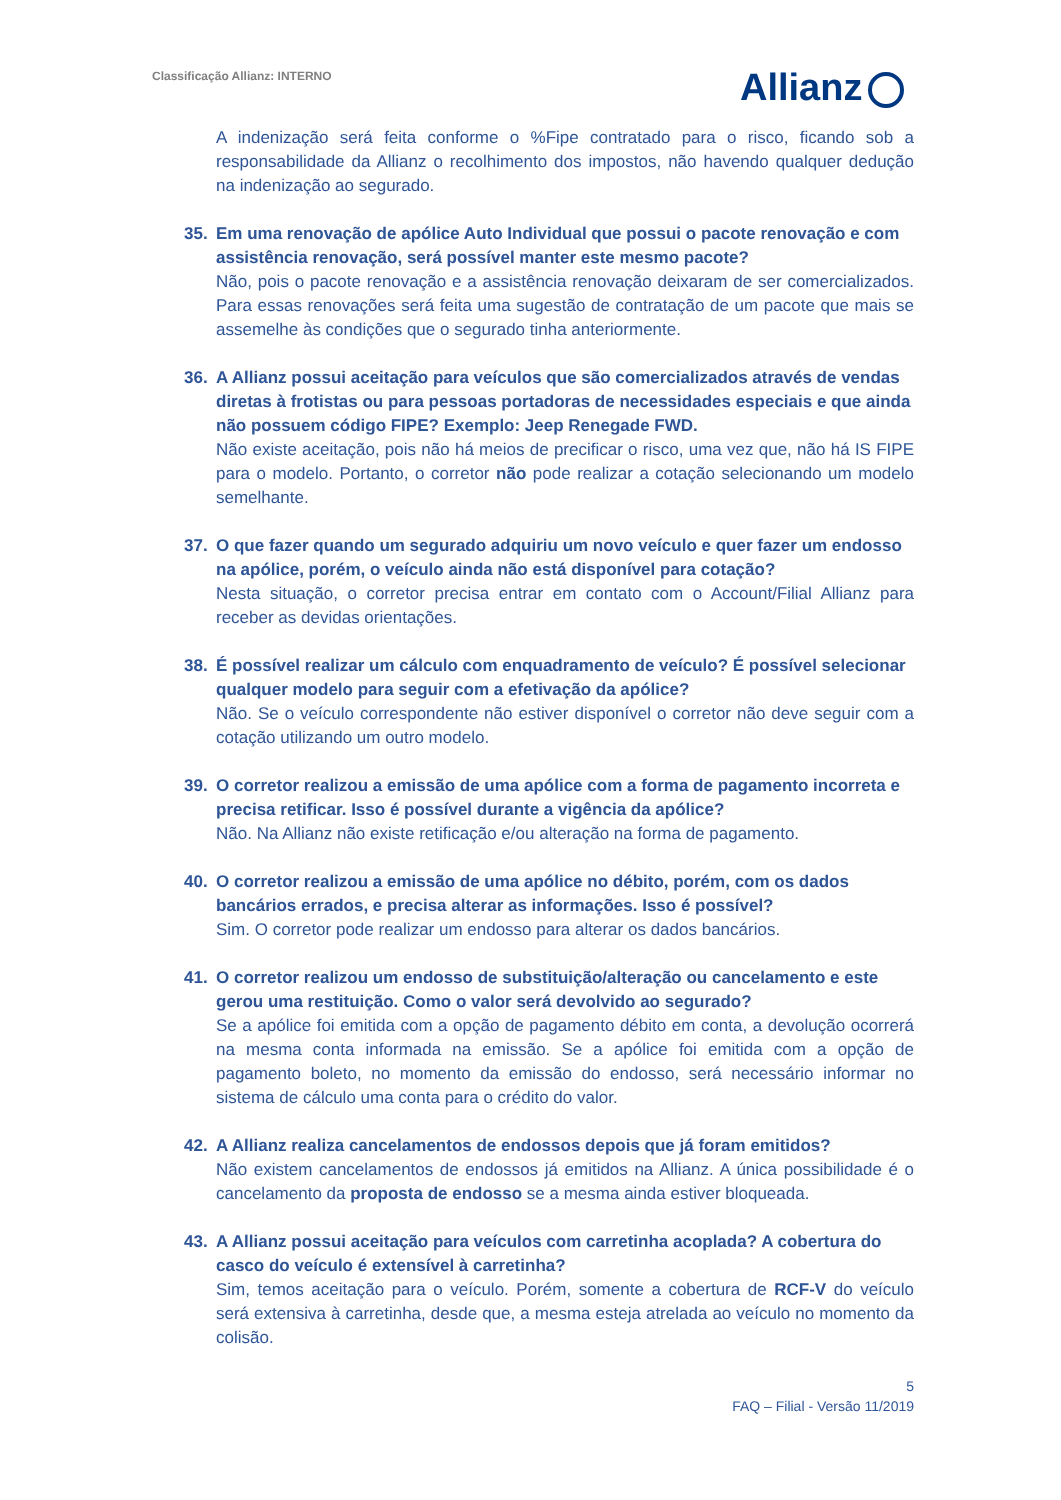Classificação Allianz: INTERNO
Allianz
A indenização será feita conforme o %Fipe contratado para o risco, ficando sob a responsabilidade da Allianz o recolhimento dos impostos, não havendo qualquer dedução na indenização ao segurado.
35. Em uma renovação de apólice Auto Individual que possui o pacote renovação e com assistência renovação, será possível manter este mesmo pacote?
Não, pois o pacote renovação e a assistência renovação deixaram de ser comercializados. Para essas renovações será feita uma sugestão de contratação de um pacote que mais se assemelhe às condições que o segurado tinha anteriormente.
36. A Allianz possui aceitação para veículos que são comercializados através de vendas diretas à frotistas ou para pessoas portadoras de necessidades especiais e que ainda não possuem código FIPE? Exemplo: Jeep Renegade FWD.
Não existe aceitação, pois não há meios de precificar o risco, uma vez que, não há IS FIPE para o modelo. Portanto, o corretor não pode realizar a cotação selecionando um modelo semelhante.
37. O que fazer quando um segurado adquiriu um novo veículo e quer fazer um endosso na apólice, porém, o veículo ainda não está disponível para cotação?
Nesta situação, o corretor precisa entrar em contato com o Account/Filial Allianz para receber as devidas orientações.
38. É possível realizar um cálculo com enquadramento de veículo? É possível selecionar qualquer modelo para seguir com a efetivação da apólice?
Não. Se o veículo correspondente não estiver disponível o corretor não deve seguir com a cotação utilizando um outro modelo.
39. O corretor realizou a emissão de uma apólice com a forma de pagamento incorreta e precisa retificar. Isso é possível durante a vigência da apólice?
Não. Na Allianz não existe retificação e/ou alteração na forma de pagamento.
40. O corretor realizou a emissão de uma apólice no débito, porém, com os dados bancários errados, e precisa alterar as informações. Isso é possível?
Sim. O corretor pode realizar um endosso para alterar os dados bancários.
41. O corretor realizou um endosso de substituição/alteração ou cancelamento e este gerou uma restituição. Como o valor será devolvido ao segurado?
Se a apólice foi emitida com a opção de pagamento débito em conta, a devolução ocorrerá na mesma conta informada na emissão. Se a apólice foi emitida com a opção de pagamento boleto, no momento da emissão do endosso, será necessário informar no sistema de cálculo uma conta para o crédito do valor.
42. A Allianz realiza cancelamentos de endossos depois que já foram emitidos?
Não existem cancelamentos de endossos já emitidos na Allianz. A única possibilidade é o cancelamento da proposta de endosso se a mesma ainda estiver bloqueada.
43. A Allianz possui aceitação para veículos com carretinha acoplada? A cobertura do casco do veículo é extensível à carretinha?
Sim, temos aceitação para o veículo. Porém, somente a cobertura de RCF-V do veículo será extensiva à carretinha, desde que, a mesma esteja atrelada ao veículo no momento da colisão.
5
FAQ – Filial - Versão 11/2019